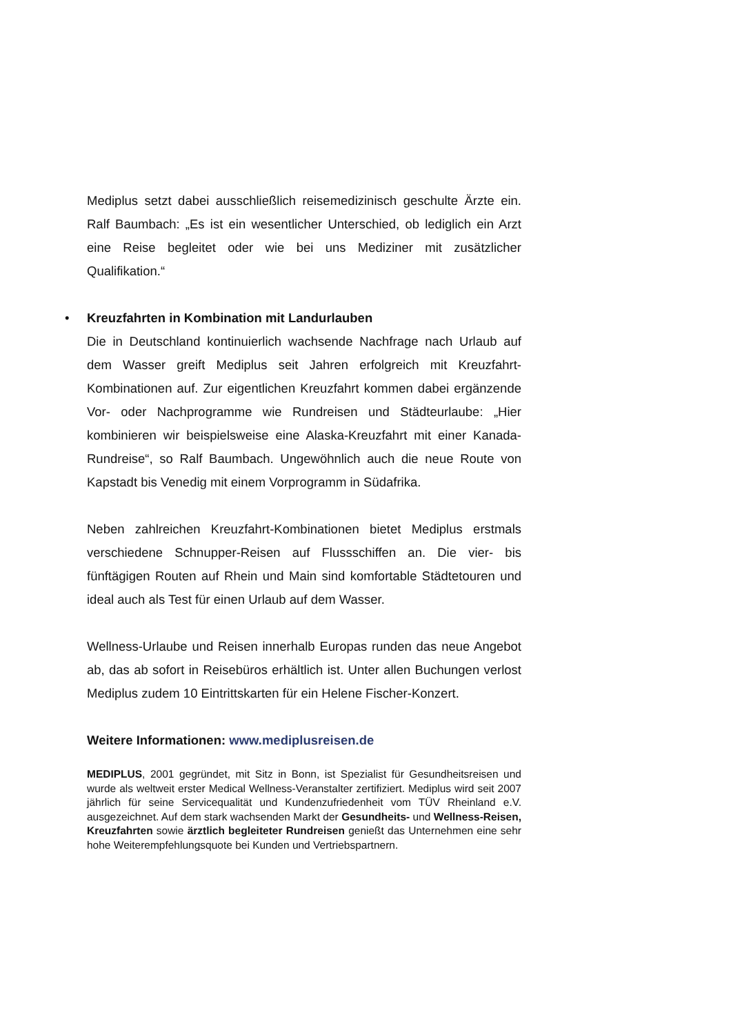Mediplus setzt dabei ausschließlich reisemedizinisch geschulte Ärzte ein. Ralf Baumbach: „Es ist ein wesentlicher Unterschied, ob lediglich ein Arzt eine Reise begleitet oder wie bei uns Mediziner mit zusätzlicher Qualifikation.“
•
Kreuzfahrten in Kombination mit Landurlauben
Die in Deutschland kontinuierlich wachsende Nachfrage nach Urlaub auf dem Wasser greift Mediplus seit Jahren erfolgreich mit Kreuzfahrt-Kombinationen auf. Zur eigentlichen Kreuzfahrt kommen dabei ergänzende Vor- oder Nachprogramme wie Rundreisen und Städteurlaube: „Hier kombinieren wir beispielsweise eine Alaska-Kreuzfahrt mit einer Kanada-Rundreise“, so Ralf Baumbach. Ungewöhnlich auch die neue Route von Kapstadt bis Venedig mit einem Vorprogramm in Südafrika.
Neben zahlreichen Kreuzfahrt-Kombinationen bietet Mediplus erstmals verschiedene Schnupper-Reisen auf Flussschiffen an. Die vier- bis fünftägigen Routen auf Rhein und Main sind komfortable Städtetouren und ideal auch als Test für einen Urlaub auf dem Wasser.
Wellness-Urlaube und Reisen innerhalb Europas runden das neue Angebot ab, das ab sofort in Reisebüros erhältlich ist. Unter allen Buchungen verlost Mediplus zudem 10 Eintrittskarten für ein Helene Fischer-Konzert.
Weitere Informationen: www.mediplusreisen.de
MEDIPLUS, 2001 gegründet, mit Sitz in Bonn, ist Spezialist für Gesundheitsreisen und wurde als weltweit erster Medical Wellness-Veranstalter zertifiziert. Mediplus wird seit 2007 jährlich für seine Servicequalität und Kundenzufriedenheit vom TÜV Rheinland e.V. ausgezeichnet. Auf dem stark wachsenden Markt der Gesundheits- und Wellness-Reisen, Kreuzfahrten sowie ärztlich begleiteter Rundreisen genießt das Unternehmen eine sehr hohe Weiterempfehlungsquote bei Kunden und Vertriebspartnern.